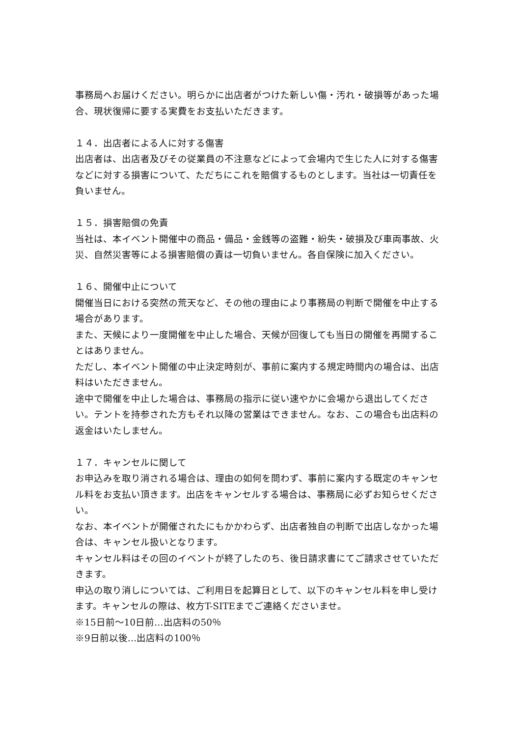事務局へお届けください。明らかに出店者がつけた新しい傷・汚れ・破損等があった場合、現状復帰に要する実費をお支払いただきます。
１４．出店者による人に対する傷害
出店者は、出店者及びその従業員の不注意などによって会場内で生じた人に対する傷害などに対する損害について、ただちにこれを賠償するものとします。当社は一切責任を負いません。
１５．損害賠償の免責
当社は、本イベント開催中の商品・備品・金銭等の盗難・紛失・破損及び車両事故、火災、自然災害等による損害賠償の責は一切負いません。各自保険に加入ください。
１６、開催中止について
開催当日における突然の荒天など、その他の理由により事務局の判断で開催を中止する場合があります。
また、天候により一度開催を中止した場合、天候が回復しても当日の開催を再開することはありません。
ただし、本イベント開催の中止決定時刻が、事前に案内する規定時間内の場合は、出店料はいただきません。
途中で開催を中止した場合は、事務局の指示に従い速やかに会場から退出してください。テントを持参された方もそれ以降の営業はできません。なお、この場合も出店料の返金はいたしません。
１７．キャンセルに関して
お申込みを取り消される場合は、理由の如何を問わず、事前に案内する既定のキャンセル料をお支払い頂きます。出店をキャンセルする場合は、事務局に必ずお知らせください。
なお、本イベントが開催されたにもかかわらず、出店者独自の判断で出店しなかった場合は、キャンセル扱いとなります。
キャンセル料はその回のイベントが終了したのち、後日請求書にてご請求させていただきます。
申込の取り消しについては、ご利用日を起算日として、以下のキャンセル料を申し受けます。キャンセルの際は、枚方T-SITEまでご連絡くださいませ。
※15日前～10日前…出店料の50％
※9日前以後…出店料の100％